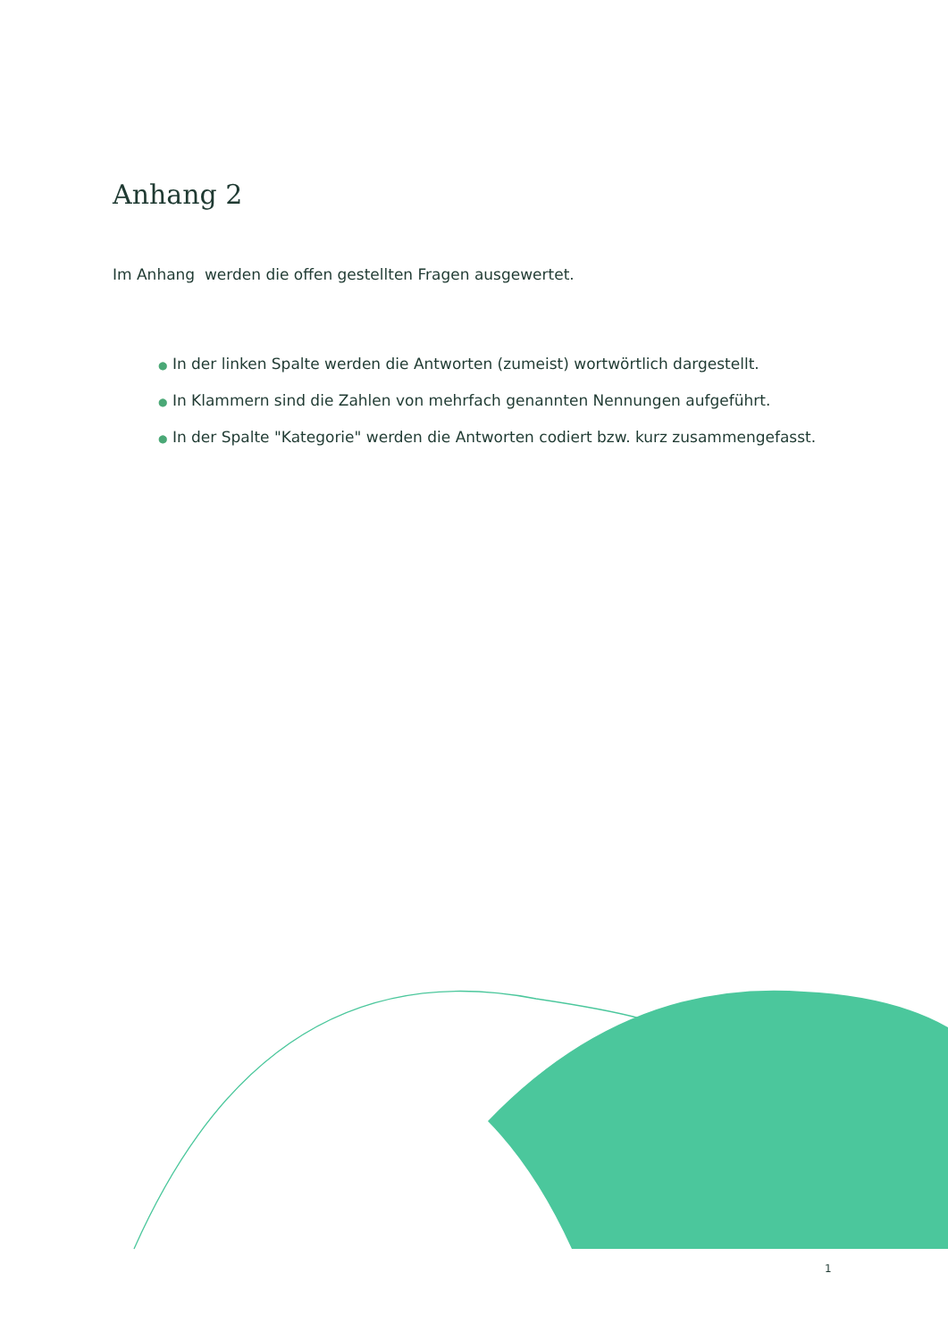Anhang 2
Im Anhang werden die offen gestellten Fragen ausgewertet.
● In der linken Spalte werden die Antworten (zumeist) wortwörtlich dargestellt.
● In Klammern sind die Zahlen von mehrfach genannten Nennungen aufgeführt.
● In der Spalte "Kategorie" werden die Antworten codiert bzw. kurz zusammengefasst.
1